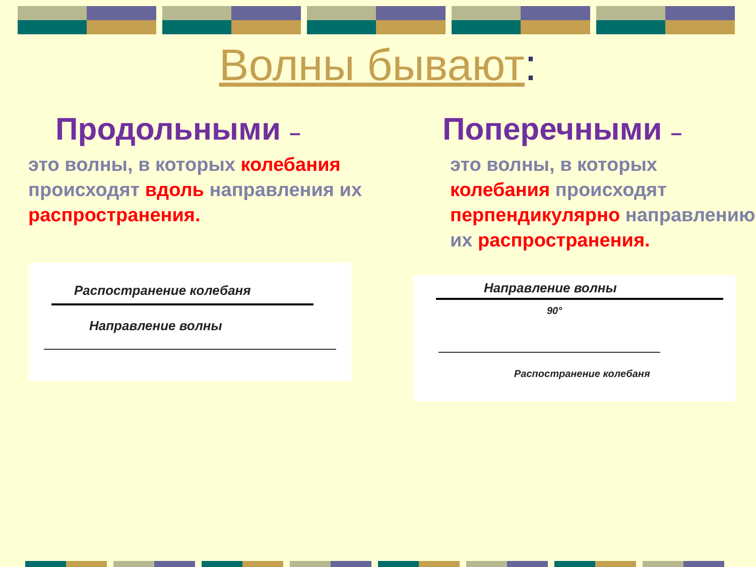Волны бывают:
Продольными –
это волны, в которых колебания происходят вдоль направления их распространения.
Распостранение колебаня
Направление волны
Поперечными –
это волны, в которых колебания происходят перпендикулярно направлению их распространения.
Направление волны
90°
Распостранение колебаня